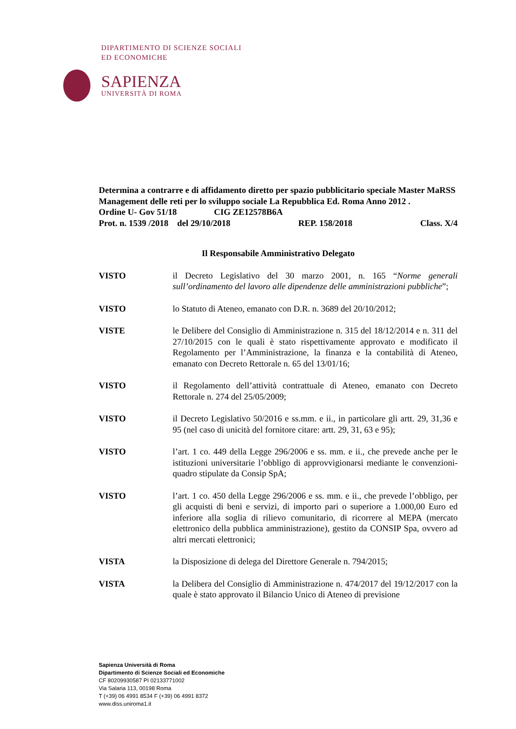DIPARTIMENTO DI SCIENZE SOCIALI
ED ECONOMICHE
SAPIENZA
UNIVERSITÀ DI ROMA
Determina a contrarre e di affidamento diretto per spazio pubblicitario speciale Master MaRSS Management delle reti per lo sviluppo sociale La Repubblica Ed. Roma Anno 2012 .
Ordine U- Gov 51/18 CIG ZE12578B6A
Prot. n. 1539 /2018 del 29/10/2018 REP. 158/2018 Class. X/4
Il Responsabile Amministrativo Delegato
VISTO il Decreto Legislativo del 30 marzo 2001, n. 165 “Norme generali sull’ordinamento del lavoro alle dipendenze delle amministrazioni pubbliche”;
VISTO lo Statuto di Ateneo, emanato con D.R. n. 3689 del 20/10/2012;
VISTE le Delibere del Consiglio di Amministrazione n. 315 del 18/12/2014 e n. 311 del 27/10/2015 con le quali è stato rispettivamente approvato e modificato il Regolamento per l’Amministrazione, la finanza e la contabilità di Ateneo, emanato con Decreto Rettorale n. 65 del 13/01/16;
VISTO il Regolamento dell’attività contrattuale di Ateneo, emanato con Decreto Rettorale n. 274 del 25/05/2009;
VISTO il Decreto Legislativo 50/2016 e ss.mm. e ii., in particolare gli artt. 29, 31,36 e 95 (nel caso di unicità del fornitore citare: artt. 29, 31, 63 e 95);
VISTO l’art. 1 co. 449 della Legge 296/2006 e ss. mm. e ii., che prevede anche per le istituzioni universitarie l’obbligo di approvvigionarsi mediante le convenzioni-quadro stipulate da Consip SpA;
VISTO l’art. 1 co. 450 della Legge 296/2006 e ss. mm. e ii., che prevede l’obbligo, per gli acquisti di beni e servizi, di importo pari o superiore a 1.000,00 Euro ed inferiore alla soglia di rilievo comunitario, di ricorrere al MEPA (mercato elettronico della pubblica amministrazione), gestito da CONSIP Spa, ovvero ad altri mercati elettronici;
VISTA la Disposizione di delega del Direttore Generale n. 794/2015;
VISTA la Delibera del Consiglio di Amministrazione n. 474/2017 del 19/12/2017 con la quale è stato approvato il Bilancio Unico di Ateneo di previsione
Sapienza Università di Roma
Dipartimento di Scienze Sociali ed Economiche
CF 80209930587 PI 02133771002
Via Salaria 113, 00198 Roma
T (+39) 06 4991 8534 F (+39) 06 4991 8372
www.diss.uniroma1.it